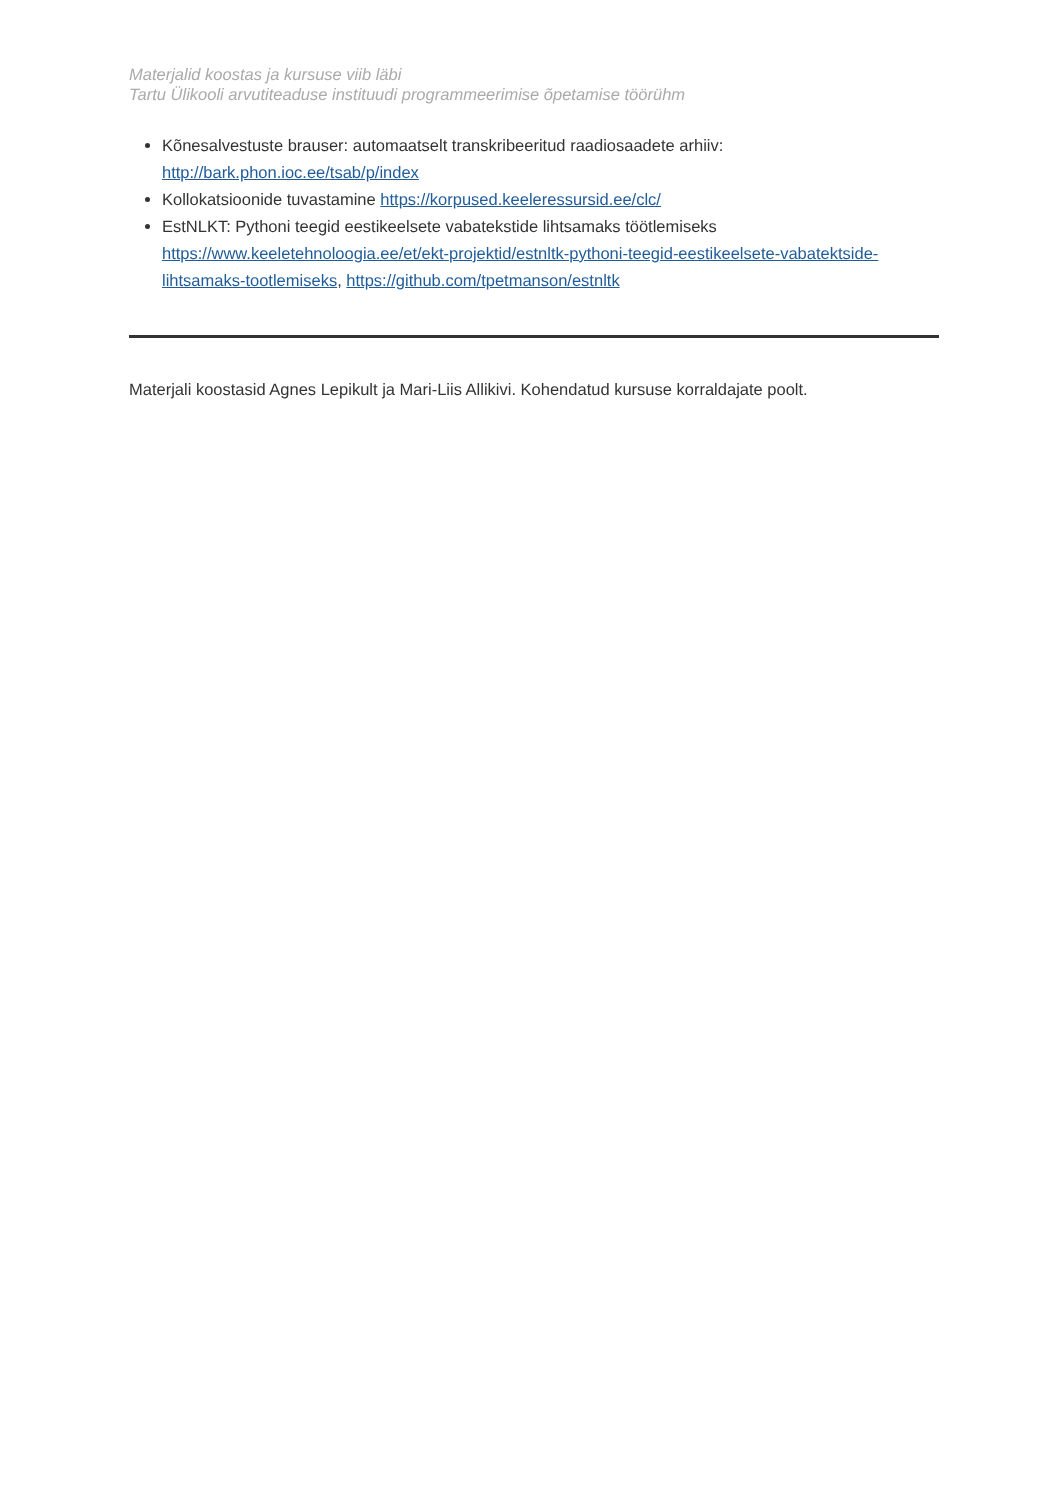Materjalid koostas ja kursuse viib läbi
Tartu Ülikooli arvutiteaduse instituudi programmeerimise õpetamise töörühm
Kõnesalvestuste brauser: automaatselt transkribeeritud raadiosaadete arhiiv: http://bark.phon.ioc.ee/tsab/p/index
Kollokatsioonide tuvastamine https://korpused.keeleressursid.ee/clc/
EstNLKT: Pythoni teegid eestikeelsete vabatekstide lihtsamaks töötlemiseks https://www.keeletehnoloogia.ee/et/ekt-projektid/estnltk-pythoni-teegid-eestikeelsete-vabatektside-lihtsamaks-tootlemiseks, https://github.com/tpetmanson/estnltk
Materjali koostasid Agnes Lepikult ja Mari-Liis Allikivi. Kohendatud kursuse korraldajate poolt.